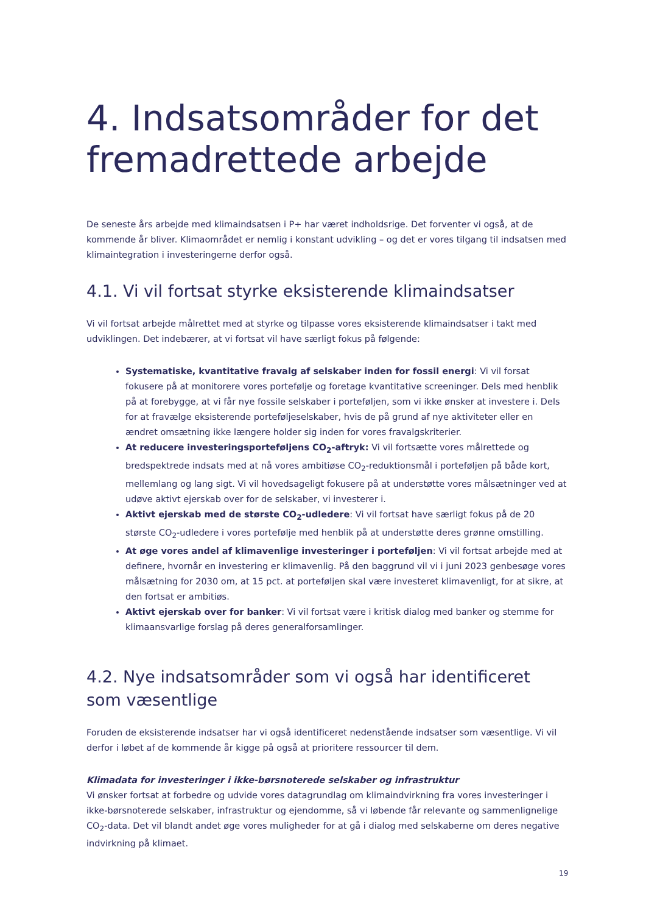4. Indsatsområder for det fremadrettede arbejde
De seneste års arbejde med klimaindsatsen i P+ har været indholdsrige. Det forventer vi også, at de kommende år bliver. Klimaområdet er nemlig i konstant udvikling – og det er vores tilgang til indsatsen med klimaintegration i investeringerne derfor også.
4.1. Vi vil fortsat styrke eksisterende klimaindsatser
Vi vil fortsat arbejde målrettet med at styrke og tilpasse vores eksisterende klimaindsatser i takt med udviklingen. Det indebærer, at vi fortsat vil have særligt fokus på følgende:
Systematiske, kvantitative fravalg af selskaber inden for fossil energi: Vi vil forsat fokusere på at monitorere vores portefølje og foretage kvantitative screeninger. Dels med henblik på at forebygge, at vi får nye fossile selskaber i porteføljen, som vi ikke ønsker at investere i. Dels for at fravælge eksisterende porteføljeselskaber, hvis de på grund af nye aktiviteter eller en ændret omsætning ikke længere holder sig inden for vores fravalgskriterier.
At reducere investeringsporteføljens CO<sub>2</sub>-aftryk: Vi vil fortsætte vores målrettede og bredspektrede indsats med at nå vores ambitiøse CO<sub>2</sub>-reduktionsmål i porteføljen på både kort, mellemlang og lang sigt. Vi vil hovedsageligt fokusere på at understøtte vores målsætninger ved at udøve aktivt ejerskab over for de selskaber, vi investerer i.
Aktivt ejerskab med de største CO<sub>2</sub>-udledere: Vi vil fortsat have særligt fokus på de 20 største CO<sub>2</sub>-udledere i vores portefølje med henblik på at understøtte deres grønne omstilling.
At øge vores andel af klimavenlige investeringer i porteføljen: Vi vil fortsat arbejde med at definere, hvornår en investering er klimavenlig. På den baggrund vil vi i juni 2023 genbesøge vores målsætning for 2030 om, at 15 pct. at porteføljen skal være investeret klimavenligt, for at sikre, at den fortsat er ambitiøs.
Aktivt ejerskab over for banker: Vi vil fortsat være i kritisk dialog med banker og stemme for klimaansvarlige forslag på deres generalforsamlinger.
4.2. Nye indsatsområder som vi også har identificeret som væsentlige
Foruden de eksisterende indsatser har vi også identificeret nedenstående indsatser som væsentlige. Vi vil derfor i løbet af de kommende år kigge på også at prioritere ressourcer til dem.
Klimadata for investeringer i ikke-børsnoterede selskaber og infrastruktur
Vi ønsker fortsat at forbedre og udvide vores datagrundlag om klimaindvirkning fra vores investeringer i ikke-børsnoterede selskaber, infrastruktur og ejendomme, så vi løbende får relevante og sammenlignelige CO<sub>2</sub>-data. Det vil blandt andet øge vores muligheder for at gå i dialog med selskaberne om deres negative indvirkning på klimaet.
19